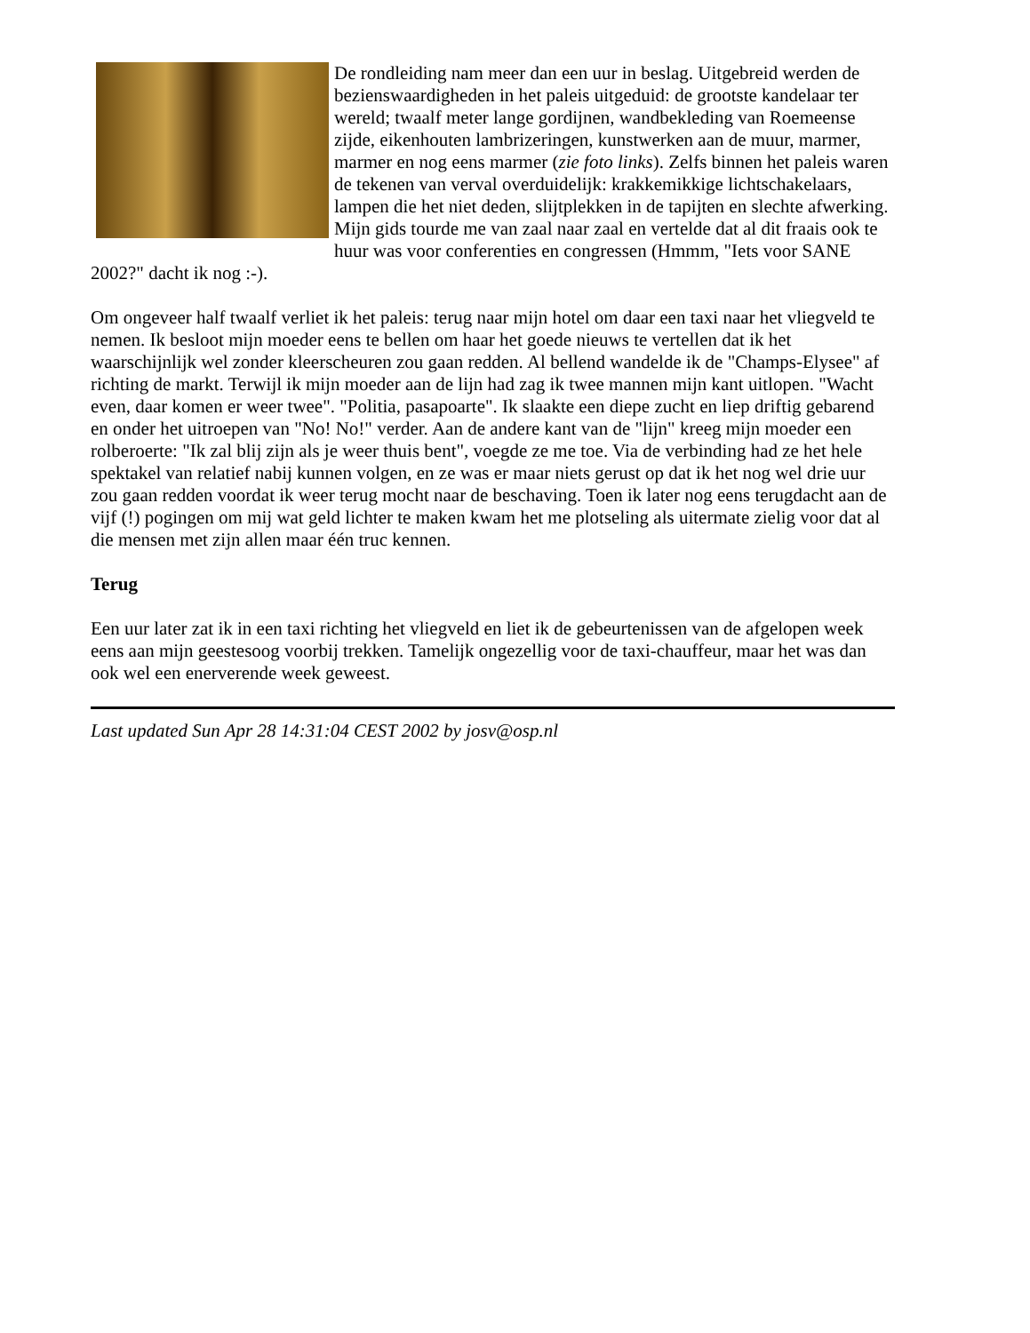De rondleiding nam meer dan een uur in beslag. Uitgebreid werden de bezienswaardigheden in het paleis uitgeduid: de grootste kandelaar ter wereld; twaalf meter lange gordijnen, wandbekleding van Roemeense zijde, eikenhouten lambrizeringen, kunstwerken aan de muur, marmer, marmer en nog eens marmer (zie foto links). Zelfs binnen het paleis waren de tekenen van verval overduidelijk: krakkemikkige lichtschakelaars, lampen die het niet deden, slijtplekken in de tapijten en slechte afwerking. Mijn gids tourde me van zaal naar zaal en vertelde dat al dit fraais ook te huur was voor conferenties en congressen (Hmmm, "Iets voor SANE 2002?" dacht ik nog :-).
Om ongeveer half twaalf verliet ik het paleis: terug naar mijn hotel om daar een taxi naar het vliegveld te nemen. Ik besloot mijn moeder eens te bellen om haar het goede nieuws te vertellen dat ik het waarschijnlijk wel zonder kleerscheuren zou gaan redden. Al bellend wandelde ik de "Champs-Elysee" af richting de markt. Terwijl ik mijn moeder aan de lijn had zag ik twee mannen mijn kant uitlopen. "Wacht even, daar komen er weer twee". "Politia, pasapoarte". Ik slaakte een diepe zucht en liep driftig gebarend en onder het uitroepen van "No! No!" verder. Aan de andere kant van de "lijn" kreeg mijn moeder een rolberoerte: "Ik zal blij zijn als je weer thuis bent", voegde ze me toe. Via de verbinding had ze het hele spektakel van relatief nabij kunnen volgen, en ze was er maar niets gerust op dat ik het nog wel drie uur zou gaan redden voordat ik weer terug mocht naar de beschaving. Toen ik later nog eens terugdacht aan de vijf (!) pogingen om mij wat geld lichter te maken kwam het me plotseling als uitermate zielig voor dat al die mensen met zijn allen maar één truc kennen.
Terug
Een uur later zat ik in een taxi richting het vliegveld en liet ik de gebeurtenissen van de afgelopen week eens aan mijn geestesoog voorbij trekken. Tamelijk ongezellig voor de taxi-chauffeur, maar het was dan ook wel een enerverende week geweest.
Last updated Sun Apr 28 14:31:04 CEST 2002 by josv@osp.nl